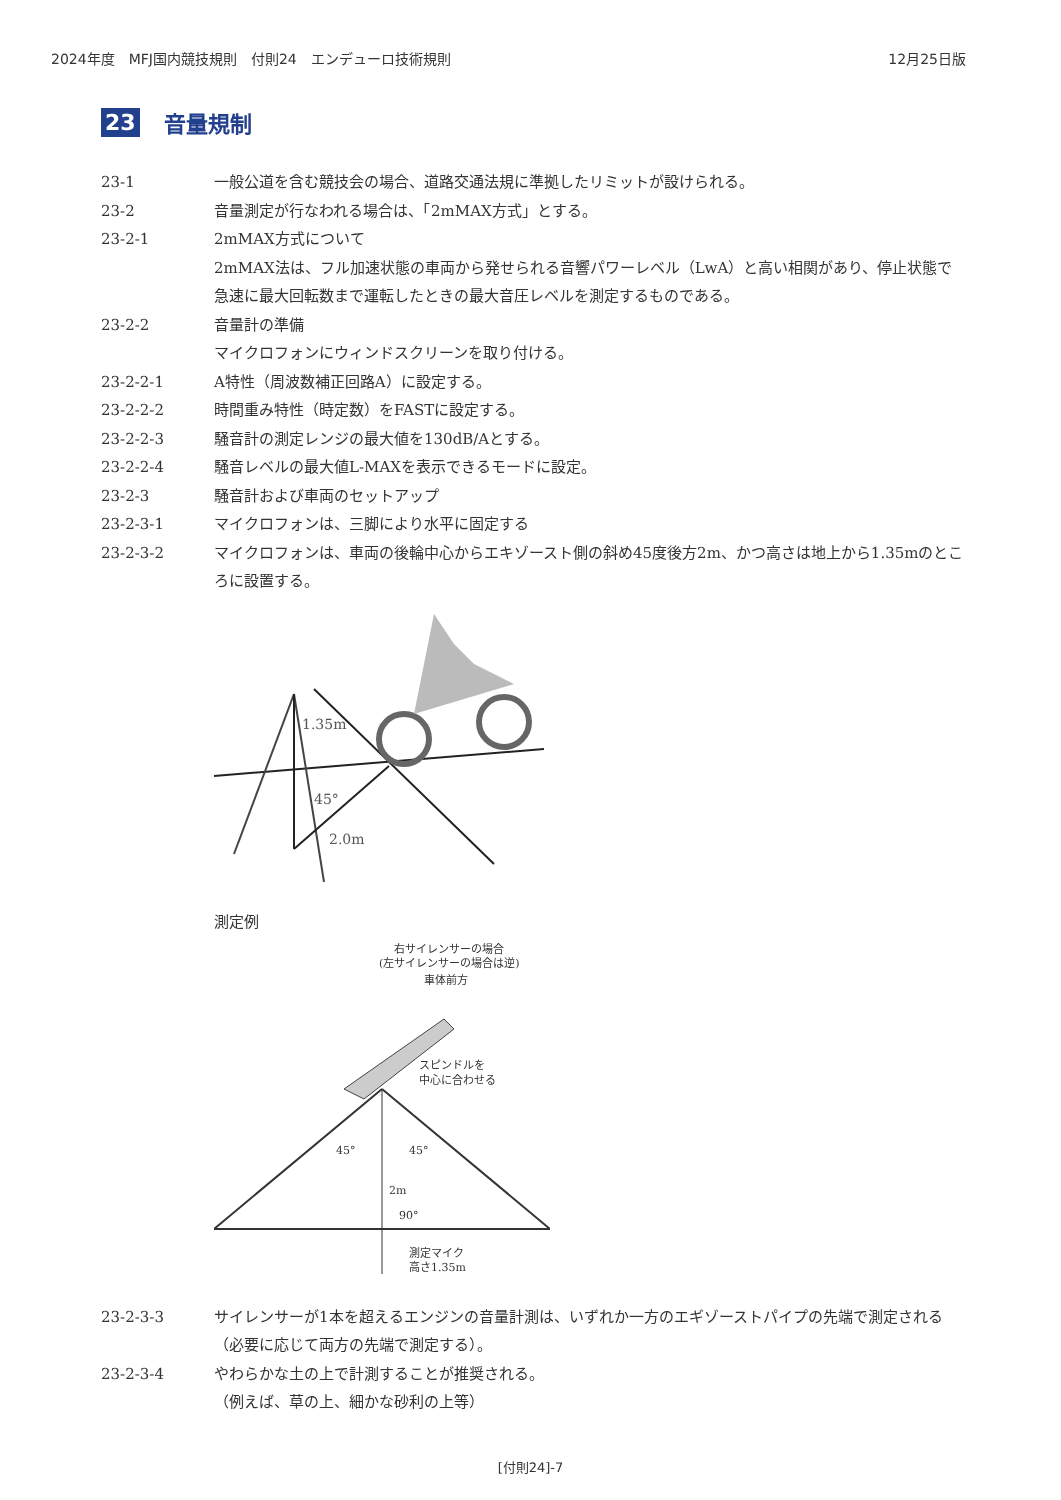2024年度　MFJ国内競技規則　付則24　エンデューロ技術規則 12月25日版
23 音量規制
23-1 一般公道を含む競技会の場合、道路交通法規に準拠したリミットが設けられる。
23-2 音量測定が行なわれる場合は、「2mMAX方式」とする。
23-2-1 2mMAX方式について
2mMAX法は、フル加速状態の車両から発せられる音響パワーレベル（LwA）と高い相関があり、停止状態で急速に最大回転数まで運転したときの最大音圧レベルを測定するものである。
23-2-2 音量計の準備
マイクロフォンにウィンドスクリーンを取り付ける。
23-2-2-1 A特性（周波数補正回路A）に設定する。
23-2-2-2 時間重み特性（時定数）をFASTに設定する。
23-2-2-3 騒音計の測定レンジの最大値を130dB/Aとする。
23-2-2-4 騒音レベルの最大値L-MAXを表示できるモードに設定。
23-2-3 騒音計および車両のセットアップ
23-2-3-1 マイクロフォンは、三脚により水平に固定する
23-2-3-2 マイクロフォンは、車両の後輪中心からエキゾースト側の斜め45度後方2m、かつ高さは地上から1.35mのところに設置する。
1.35m
45°
2.0m
測定例
右サイレンサーの場合
(左サイレンサーの場合は逆)
車体前方
スピンドルを
中心に合わせる
45°
45°
2m
90°
測定マイク
高さ1.35m
23-2-3-3 サイレンサーが1本を超えるエンジンの音量計測は、いずれか一方のエギゾーストパイプの先端で測定される（必要に応じて両方の先端で測定する）。
23-2-3-4 やわらかな土の上で計測することが推奨される。
（例えば、草の上、細かな砂利の上等）
[付則24]-7